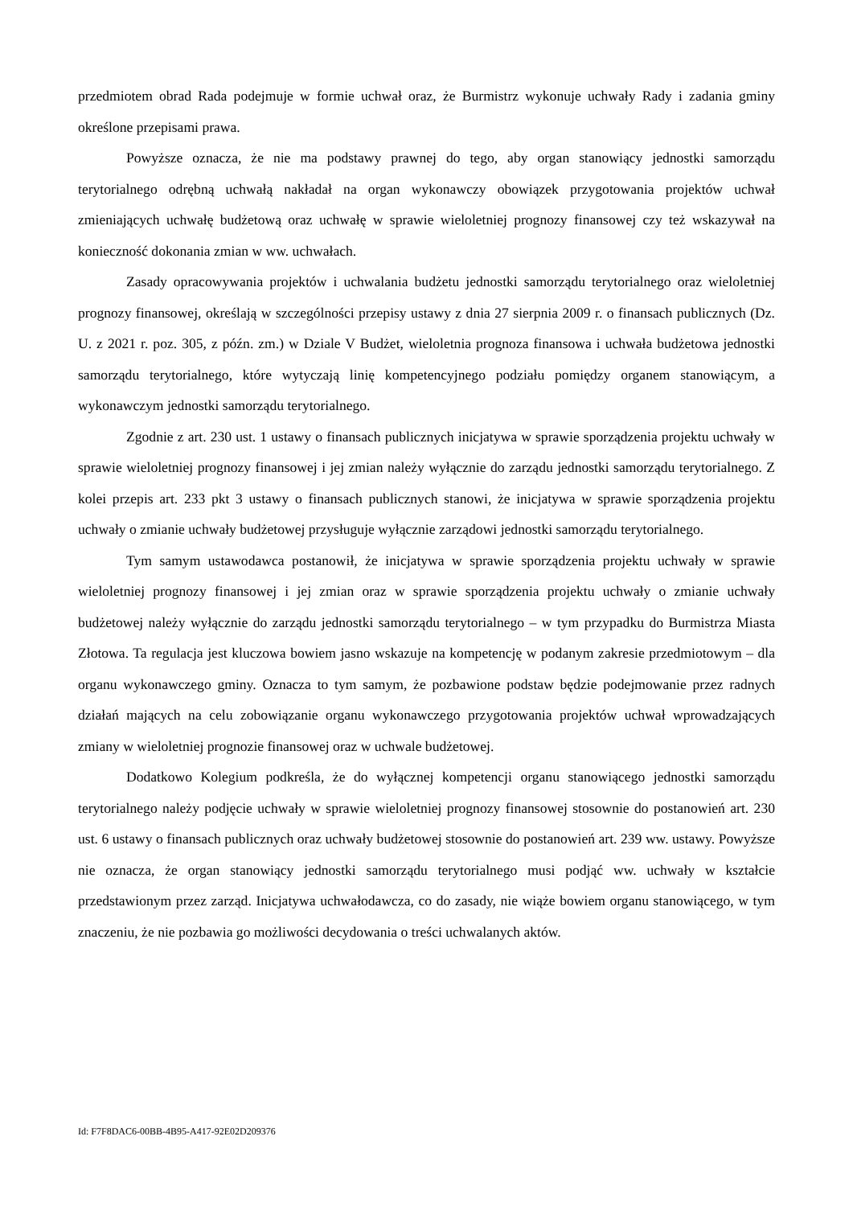przedmiotem obrad Rada podejmuje w formie uchwał oraz, że Burmistrz wykonuje uchwały Rady i zadania gminy określone przepisami prawa.
Powyższe oznacza, że nie ma podstawy prawnej do tego, aby organ stanowiący jednostki samorządu terytorialnego odrębną uchwałą nakładał na organ wykonawczy obowiązek przygotowania projektów uchwał zmieniających uchwałę budżetową oraz uchwałę w sprawie wieloletniej prognozy finansowej czy też wskazywał na konieczność dokonania zmian w ww. uchwałach.
Zasady opracowywania projektów i uchwalania budżetu jednostki samorządu terytorialnego oraz wieloletniej prognozy finansowej, określają w szczególności przepisy ustawy z dnia 27 sierpnia 2009 r. o finansach publicznych (Dz. U. z 2021 r. poz. 305, z późn. zm.) w Dziale V Budżet, wieloletnia prognoza finansowa i uchwała budżetowa jednostki samorządu terytorialnego, które wytyczają linię kompetencyjnego podziału pomiędzy organem stanowiącym, a wykonawczym jednostki samorządu terytorialnego.
Zgodnie z art. 230 ust. 1 ustawy o finansach publicznych inicjatywa w sprawie sporządzenia projektu uchwały w sprawie wieloletniej prognozy finansowej i jej zmian należy wyłącznie do zarządu jednostki samorządu terytorialnego. Z kolei przepis art. 233 pkt 3 ustawy o finansach publicznych stanowi, że inicjatywa w sprawie sporządzenia projektu uchwały o zmianie uchwały budżetowej przysługuje wyłącznie zarządowi jednostki samorządu terytorialnego.
Tym samym ustawodawca postanowił, że inicjatywa w sprawie sporządzenia projektu uchwały w sprawie wieloletniej prognozy finansowej i jej zmian oraz w sprawie sporządzenia projektu uchwały o zmianie uchwały budżetowej należy wyłącznie do zarządu jednostki samorządu terytorialnego – w tym przypadku do Burmistrza Miasta Złotowa. Ta regulacja jest kluczowa bowiem jasno wskazuje na kompetencję w podanym zakresie przedmiotowym – dla organu wykonawczego gminy. Oznacza to tym samym, że pozbawione podstaw będzie podejmowanie przez radnych działań mających na celu zobowiązanie organu wykonawczego przygotowania projektów uchwał wprowadzających zmiany w wieloletniej prognozie finansowej oraz w uchwale budżetowej.
Dodatkowo Kolegium podkreśla, że do wyłącznej kompetencji organu stanowiącego jednostki samorządu terytorialnego należy podjęcie uchwały w sprawie wieloletniej prognozy finansowej stosownie do postanowień art. 230 ust. 6 ustawy o finansach publicznych oraz uchwały budżetowej stosownie do postanowień art. 239 ww. ustawy. Powyższe nie oznacza, że organ stanowiący jednostki samorządu terytorialnego musi podjąć ww. uchwały w kształcie przedstawionym przez zarząd. Inicjatywa uchwałodawcza, co do zasady, nie wiąże bowiem organu stanowiącego, w tym znaczeniu, że nie pozbawia go możliwości decydowania o treści uchwalanych aktów.
Id: F7F8DAC6-00BB-4B95-A417-92E02D209376